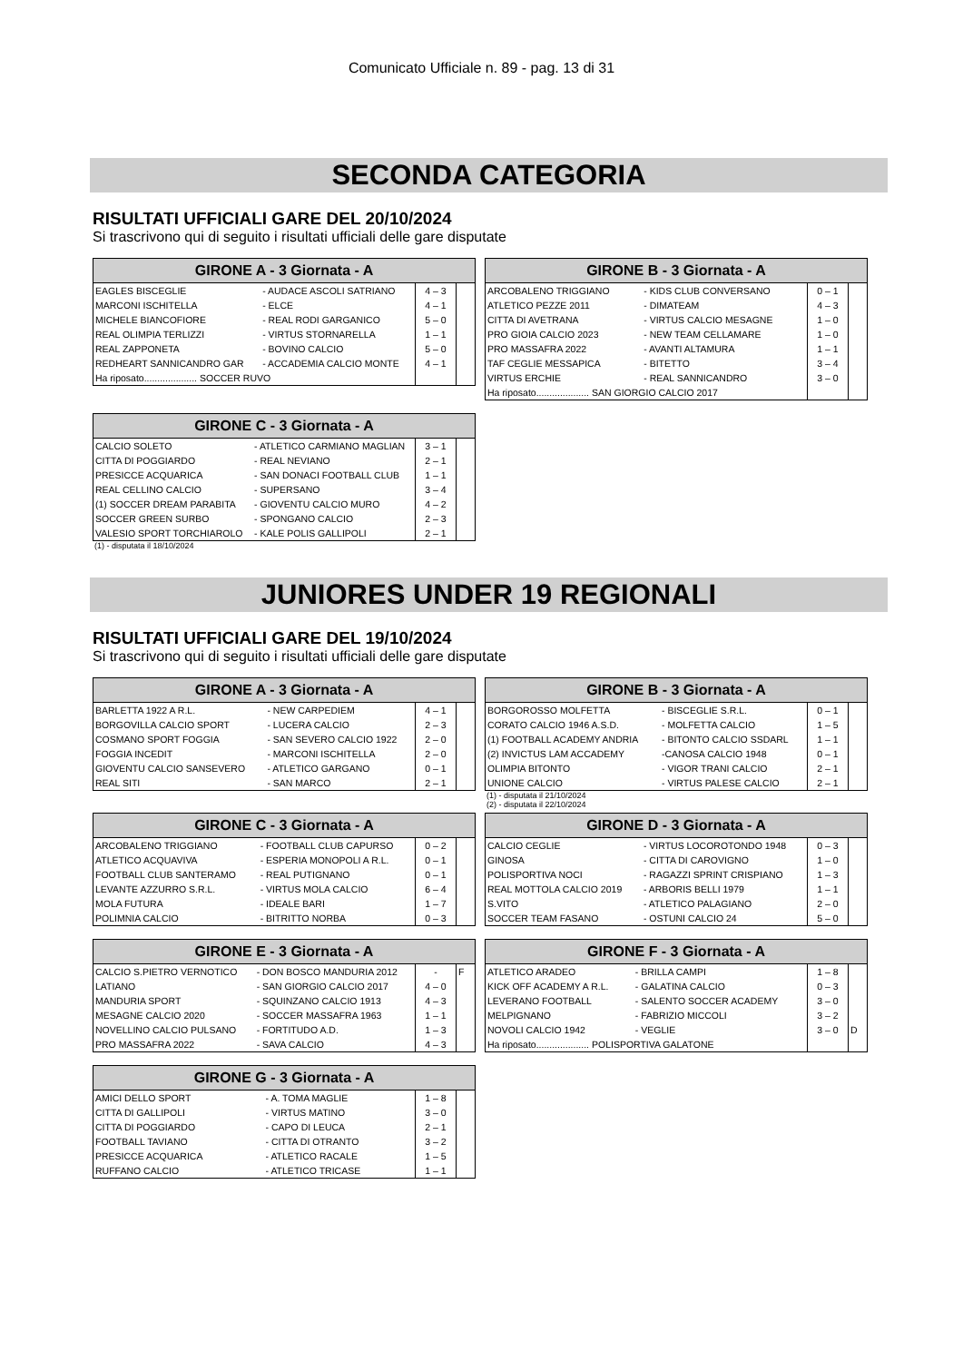Comunicato Ufficiale n. 89 - pag. 13 di 31
SECONDA CATEGORIA
RISULTATI UFFICIALI GARE DEL 20/10/2024
Si trascrivono qui di seguito i risultati ufficiali delle gare disputate
| GIRONE A - 3 Giornata - A | | | |
| --- | --- | --- | --- |
| EAGLES BISCEGLIE | - AUDACE ASCOLI SATRIANO | 4 – 3 | |
| MARCONI ISCHITELLA | - ELCE | 4 – 1 | |
| MICHELE BIANCOFIORE | - REAL RODI GARGANICO | 5 – 0 | |
| REAL OLIMPIA TERLIZZI | - VIRTUS STORNARELLA | 1 – 1 | |
| REAL ZAPPONETA | - BOVINO CALCIO | 5 – 0 | |
| REDHEART SANNICANDRO GAR | - ACCADEMIA CALCIO MONTE | 4 – 1 | |
| Ha riposato.................... SOCCER RUVO | | | |
| GIRONE B - 3 Giornata - A | | | |
| --- | --- | --- | --- |
| ARCOBALENO TRIGGIANO | - KIDS CLUB CONVERSANO | 0 – 1 | |
| ATLETICO PEZZE 2011 | - DIMATEAM | 4 – 3 | |
| CITTA DI AVETRANA | - VIRTUS CALCIO MESAGNE | 1 – 0 | |
| PRO GIOIA CALCIO 2023 | - NEW TEAM CELLAMARE | 1 – 0 | |
| PRO MASSAFRA 2022 | - AVANTI ALTAMURA | 1 – 1 | |
| TAF CEGLIE MESSAPICA | - BITETTO | 3 – 4 | |
| VIRTUS ERCHIE | - REAL SANNICANDRO | 3 – 0 | |
| Ha riposato.................... SAN GIORGIO CALCIO 2017 | | | |
| GIRONE C - 3 Giornata - A | | | |
| --- | --- | --- | --- |
| CALCIO SOLETO | - ATLETICO CARMIANO MAGLIAN | 3 – 1 | |
| CITTA DI POGGIARDO | - REAL NEVIANO | 2 – 1 | |
| PRESICCE ACQUARICA | - SAN DONACI FOOTBALL CLUB | 1 – 1 | |
| REAL CELLINO CALCIO | - SUPERSANO | 3 – 4 | |
| (1) SOCCER DREAM PARABITA | - GIOVENTU CALCIO MURO | 4 – 2 | |
| SOCCER GREEN SURBO | - SPONGANO CALCIO | 2 – 3 | |
| VALESIO SPORT TORCHIAROLO | - KALE POLIS GALLIPOLI | 2 – 1 | |
(1) - disputata il 18/10/2024
JUNIORES UNDER 19 REGIONALI
RISULTATI UFFICIALI GARE DEL 19/10/2024
Si trascrivono qui di seguito i risultati ufficiali delle gare disputate
| GIRONE A - 3 Giornata - A | | | |
| --- | --- | --- | --- |
| BARLETTA 1922 A R.L. | - NEW CARPEDIEM | 4 – 1 | |
| BORGOVILLA CALCIO SPORT | - LUCERA CALCIO | 2 – 3 | |
| COSMANO SPORT FOGGIA | - SAN SEVERO CALCIO 1922 | 2 – 0 | |
| FOGGIA INCEDIT | - MARCONI ISCHITELLA | 2 – 0 | |
| GIOVENTU CALCIO SANSEVERO | - ATLETICO GARGANO | 0 – 1 | |
| REAL SITI | - SAN MARCO | 2 – 1 | |
| GIRONE B - 3 Giornata - A | | | |
| --- | --- | --- | --- |
| BORGOROSSO MOLFETTA | - BISCEGLIE S.R.L. | 0 – 1 | |
| CORATO CALCIO 1946 A.S.D. | - MOLFETTA CALCIO | 1 – 5 | |
| (1) FOOTBALL ACADEMY ANDRIA | - BITONTO CALCIO SSDARL | 1 – 1 | |
| (2) INVICTUS LAM ACCADEMY | -CANOSA CALCIO 1948 | 0 – 1 | |
| OLIMPIA BITONTO | - VIGOR TRANI CALCIO | 2 – 1 | |
| UNIONE CALCIO | - VIRTUS PALESE CALCIO | 2 – 1 | |
(1) - disputata il 21/10/2024
(2) - disputata il 22/10/2024
| GIRONE C - 3 Giornata - A | | | |
| --- | --- | --- | --- |
| ARCOBALENO TRIGGIANO | - FOOTBALL CLUB CAPURSO | 0 – 2 | |
| ATLETICO ACQUAVIVA | - ESPERIA MONOPOLI A R.L. | 0 – 1 | |
| FOOTBALL CLUB SANTERAMO | - REAL PUTIGNANO | 0 – 1 | |
| LEVANTE AZZURRO S.R.L. | - VIRTUS MOLA CALCIO | 6 – 4 | |
| MOLA FUTURA | - IDEALE BARI | 1 – 7 | |
| POLIMNIA CALCIO | - BITRITTO NORBA | 0 – 3 | |
| GIRONE D - 3 Giornata - A | | | |
| --- | --- | --- | --- |
| CALCIO CEGLIE | - VIRTUS LOCOROTONDO 1948 | 0 – 3 | |
| GINOSA | - CITTA DI CAROVIGNO | 1 – 0 | |
| POLISPORTIVA NOCI | - RAGAZZI SPRINT CRISPIANO | 1 – 3 | |
| REAL MOTTOLA CALCIO 2019 | - ARBORIS BELLI 1979 | 1 – 1 | |
| S.VITO | - ATLETICO PALAGIANO | 2 – 0 | |
| SOCCER TEAM FASANO | - OSTUNI CALCIO 24 | 5 – 0 | |
| GIRONE E - 3 Giornata - A | | | |
| --- | --- | --- | --- |
| CALCIO S.PIETRO VERNOTICO | - DON BOSCO MANDURIA 2012 | - | F |
| LATIANO | - SAN GIORGIO CALCIO 2017 | 4 – 0 | |
| MANDURIA SPORT | - SQUINZANO CALCIO 1913 | 4 – 3 | |
| MESAGNE CALCIO 2020 | - SOCCER MASSAFRA 1963 | 1 – 1 | |
| NOVELLINO CALCIO PULSANO | - FORTITUDO A.D. | 1 – 3 | |
| PRO MASSAFRA 2022 | - SAVA CALCIO | 4 – 3 | |
| GIRONE F - 3 Giornata - A | | | |
| --- | --- | --- | --- |
| ATLETICO ARADEO | - BRILLA CAMPI | 1 – 8 | |
| KICK OFF ACADEMY A R.L. | - GALATINA CALCIO | 0 – 3 | |
| LEVERANO FOOTBALL | - SALENTO SOCCER ACADEMY | 3 – 0 | |
| MELPIGNANO | - FABRIZIO MICCOLI | 3 – 2 | |
| NOVOLI CALCIO 1942 | - VEGLIE | 3 – 0 | D |
| Ha riposato.................... POLISPORTIVA GALATONE | | | |
| GIRONE G - 3 Giornata - A | | | |
| --- | --- | --- | --- |
| AMICI DELLO SPORT | - A. TOMA MAGLIE | 1 – 8 | |
| CITTA DI GALLIPOLI | - VIRTUS MATINO | 3 – 0 | |
| CITTA DI POGGIARDO | - CAPO DI LEUCA | 2 – 1 | |
| FOOTBALL TAVIANO | - CITTA DI OTRANTO | 3 – 2 | |
| PRESICCE ACQUARICA | - ATLETICO RACALE | 1 – 5 | |
| RUFFANO CALCIO | - ATLETICO TRICASE | 1 – 1 | |